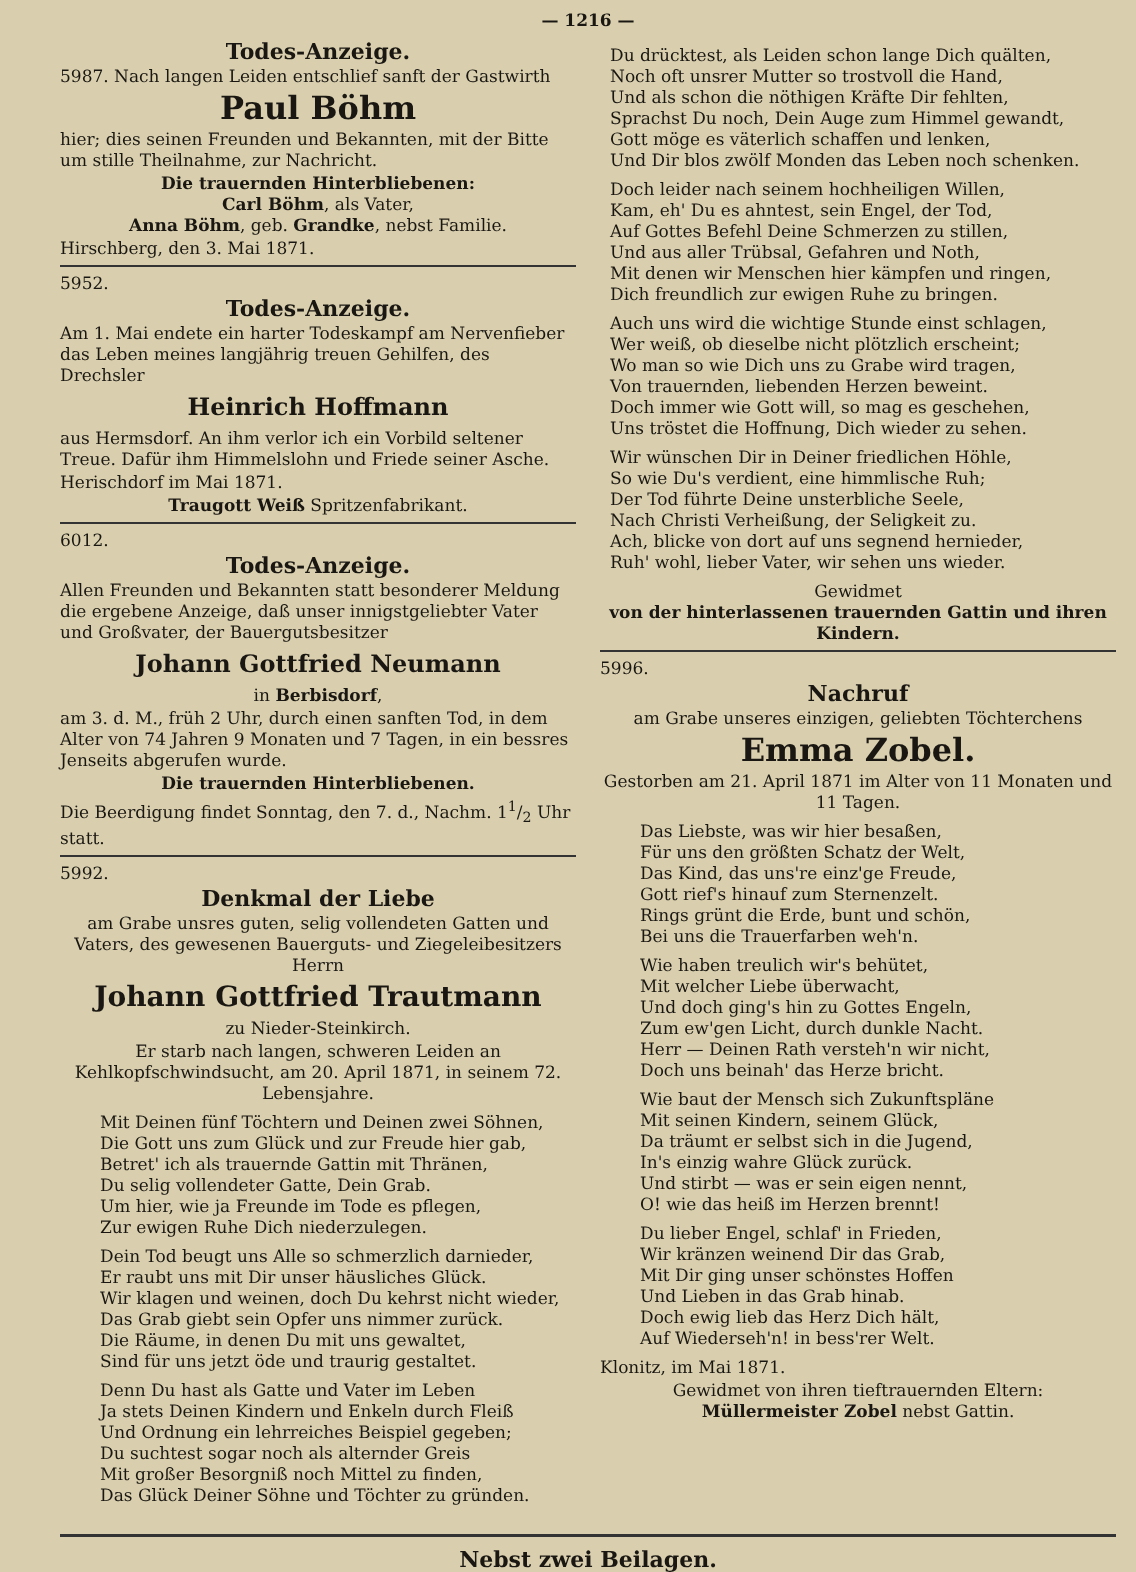— 1216 —
Todes-Anzeige.
5987. Nach langen Leiden entschlief sanft der Gastwirth
Paul Böhm
hier; dies seinen Freunden und Bekannten, mit der Bitte um stille Theilnahme, zur Nachricht.
Die trauernden Hinterbliebenen:
Carl Böhm, als Vater,
Anna Böhm, geb. Grandke, nebst Familie.
Hirschberg, den 3. Mai 1871.
5952.
Todes-Anzeige.
Am 1. Mai endete ein harter Todeskampf am Nervenfieber das Leben meines langjährig treuen Gehilfen, des Drechsler
Heinrich Hoffmann
aus Hermsdorf. An ihm verlor ich ein Vorbild seltener Treue. Dafür ihm Himmelslohn und Friede seiner Asche.
Herischdorf im Mai 1871.
Traugott Weiß Spritzenfabrikant.
6012.
Todes-Anzeige.
Allen Freunden und Bekannten statt besonderer Meldung die ergebene Anzeige, daß unser innigstgeliebter Vater und Großvater, der Bauergutsbesitzer
Johann Gottfried Neumann
in Berbisdorf,
am 3. d. M., früh 2 Uhr, durch einen sanften Tod, in dem Alter von 74 Jahren 9 Monaten und 7 Tagen, in ein bessres Jenseits abgerufen wurde.
Die trauernden Hinterbliebenen.
Die Beerdigung findet Sonntag, den 7. d., Nachm. 11/2 Uhr statt.
5992.
Denkmal der Liebe
am Grabe unsres guten, selig vollendeten Gatten und Vaters, des gewesenen Bauerguts- und Ziegeleibesitzers Herrn
Johann Gottfried Trautmann
zu Nieder-Steinkirch.
Er starb nach langen, schweren Leiden an Kehlkopfschwindsucht, am 20. April 1871, in seinem 72. Lebensjahre.
Mit Deinen fünf Töchtern und Deinen zwei Söhnen,
Die Gott uns zum Glück und zur Freude hier gab,
Betret' ich als trauernde Gattin mit Thränen,
Du selig vollendeter Gatte, Dein Grab.
Um hier, wie ja Freunde im Tode es pflegen,
Zur ewigen Ruhe Dich niederzulegen.
Dein Tod beugt uns Alle so schmerzlich darnieder,
Er raubt uns mit Dir unser häusliches Glück.
Wir klagen und weinen, doch Du kehrst nicht wieder,
Das Grab giebt sein Opfer uns nimmer zurück.
Die Räume, in denen Du mit uns gewaltet,
Sind für uns jetzt öde und traurig gestaltet.
Denn Du hast als Gatte und Vater im Leben
Ja stets Deinen Kindern und Enkeln durch Fleiß
Und Ordnung ein lehrreiches Beispiel gegeben;
Du suchtest sogar noch als alternder Greis
Mit großer Besorgniß noch Mittel zu finden,
Das Glück Deiner Söhne und Töchter zu gründen.
Du drücktest, als Leiden schon lange Dich quälten,
Noch oft unsrer Mutter so trostvoll die Hand,
Und als schon die nöthigen Kräfte Dir fehlten,
Sprachst Du noch, Dein Auge zum Himmel gewandt,
Gott möge es väterlich schaffen und lenken,
Und Dir blos zwölf Monden das Leben noch schenken.
Doch leider nach seinem hochheiligen Willen,
Kam, eh' Du es ahntest, sein Engel, der Tod,
Auf Gottes Befehl Deine Schmerzen zu stillen,
Und aus aller Trübsal, Gefahren und Noth,
Mit denen wir Menschen hier kämpfen und ringen,
Dich freundlich zur ewigen Ruhe zu bringen.
Auch uns wird die wichtige Stunde einst schlagen,
Wer weiß, ob dieselbe nicht plötzlich erscheint;
Wo man so wie Dich uns zu Grabe wird tragen,
Von trauernden, liebenden Herzen beweint.
Doch immer wie Gott will, so mag es geschehen,
Uns tröstet die Hoffnung, Dich wieder zu sehen.
Wir wünschen Dir in Deiner friedlichen Höhle,
So wie Du's verdient, eine himmlische Ruh;
Der Tod führte Deine unsterbliche Seele,
Nach Christi Verheißung, der Seligkeit zu.
Ach, blicke von dort auf uns segnend hernieder,
Ruh' wohl, lieber Vater, wir sehen uns wieder.
Gewidmet
von der hinterlassenen trauernden Gattin und ihren Kindern.
5996.
Nachruf
am Grabe unseres einzigen, geliebten Töchterchens
Emma Zobel.
Gestorben am 21. April 1871 im Alter von 11 Monaten und 11 Tagen.
Das Liebste, was wir hier besaßen,
Für uns den größten Schatz der Welt,
Das Kind, das uns're einz'ge Freude,
Gott rief's hinauf zum Sternenzelt.
Rings grünt die Erde, bunt und schön,
Bei uns die Trauerfarben weh'n.
Wie haben treulich wir's behütet,
Mit welcher Liebe überwacht,
Und doch ging's hin zu Gottes Engeln,
Zum ew'gen Licht, durch dunkle Nacht.
Herr — Deinen Rath versteh'n wir nicht,
Doch uns beinah' das Herze bricht.
Wie baut der Mensch sich Zukunftspläne
Mit seinen Kindern, seinem Glück,
Da träumt er selbst sich in die Jugend,
In's einzig wahre Glück zurück.
Und stirbt — was er sein eigen nennt,
O! wie das heiß im Herzen brennt!
Du lieber Engel, schlaf' in Frieden,
Wir kränzen weinend Dir das Grab,
Mit Dir ging unser schönstes Hoffen
Und Lieben in das Grab hinab.
Doch ewig lieb das Herz Dich hält,
Auf Wiederseh'n! in bess'rer Welt.
Klonitz, im Mai 1871.
Gewidmet von ihren tieftrauernden Eltern:
Müllermeister Zobel nebst Gattin.
Nebst zwei Beilagen.